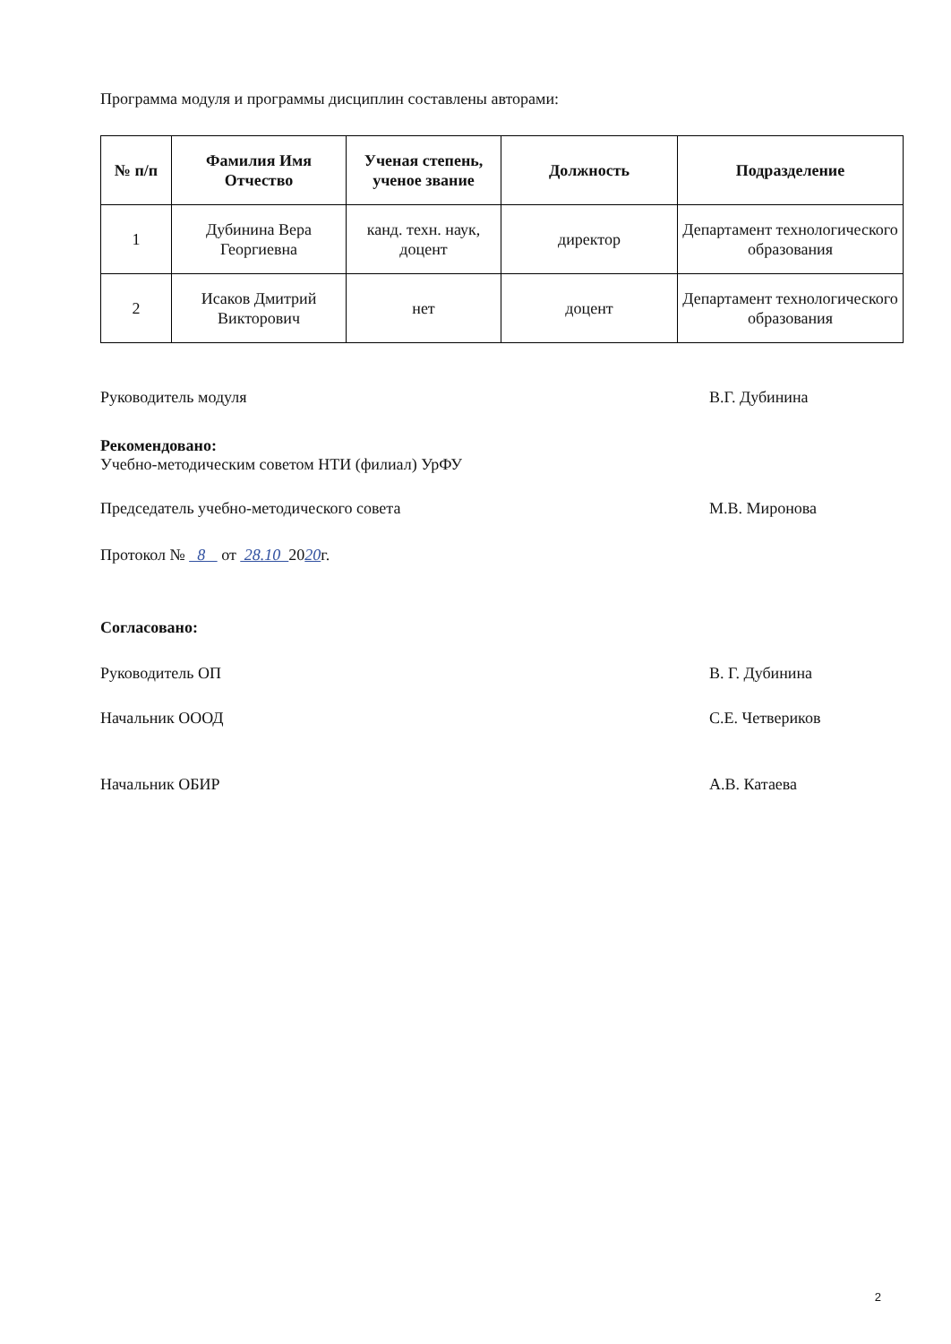Программа модуля и программы дисциплин составлены авторами:
| № п/п | Фамилия Имя Отчество | Ученая степень, ученое звание | Должность | Подразделение |
| --- | --- | --- | --- | --- |
| 1 | Дубинина Вера Георгиевна | канд. техн. наук, доцент | директор | Департамент технологического образования |
| 2 | Исаков Дмитрий Викторович | нет | доцент | Департамент технологического образования |
Руководитель модуля В.Г. Дубинина
Рекомендовано:
Учебно-методическим советом НТИ (филиал) УрФУ
Председатель учебно-методического совета М.В. Миронова
Протокол № 8 от 28.10 2020г.
Согласовано:
Руководитель ОП В. Г. Дубинина
Начальник ОООД С.Е. Четвериков
Начальник ОБИР А.В. Катаева
2